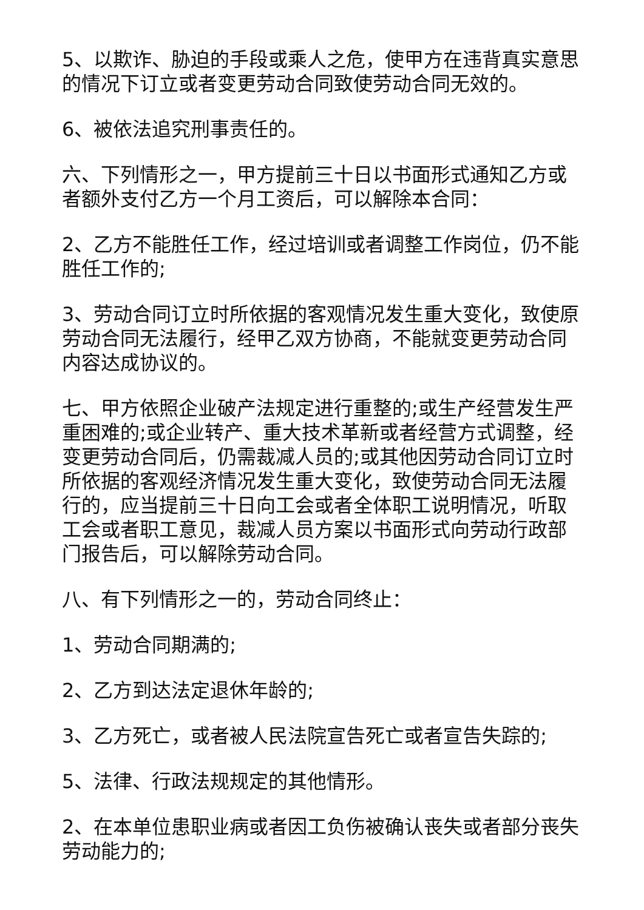5、以欺诈、胁迫的手段或乘人之危，使甲方在违背真实意思的情况下订立或者变更劳动合同致使劳动合同无效的。
6、被依法追究刑事责任的。
六、下列情形之一，甲方提前三十日以书面形式通知乙方或者额外支付乙方一个月工资后，可以解除本合同：
2、乙方不能胜任工作，经过培训或者调整工作岗位，仍不能胜任工作的;
3、劳动合同订立时所依据的客观情况发生重大变化，致使原劳动合同无法履行，经甲乙双方协商，不能就变更劳动合同内容达成协议的。
七、甲方依照企业破产法规定进行重整的;或生产经营发生严重困难的;或企业转产、重大技术革新或者经营方式调整，经变更劳动合同后，仍需裁减人员的;或其他因劳动合同订立时所依据的客观经济情况发生重大变化，致使劳动合同无法履行的，应当提前三十日向工会或者全体职工说明情况，听取工会或者职工意见，裁减人员方案以书面形式向劳动行政部门报告后，可以解除劳动合同。
八、有下列情形之一的，劳动合同终止：
1、劳动合同期满的;
2、乙方到达法定退休年龄的;
3、乙方死亡，或者被人民法院宣告死亡或者宣告失踪的;
5、法律、行政法规规定的其他情形。
2、在本单位患职业病或者因工负伤被确认丧失或者部分丧失劳动能力的;